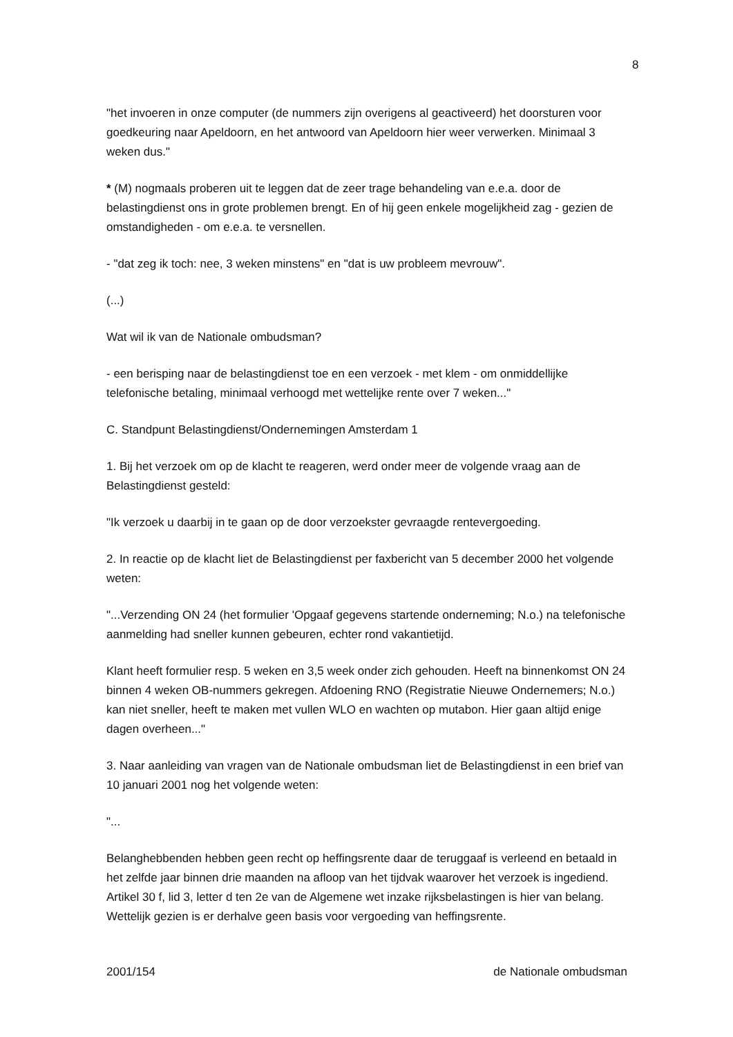8
"het invoeren in onze computer (de nummers zijn overigens al geactiveerd) het doorsturen voor goedkeuring naar Apeldoorn, en het antwoord van Apeldoorn hier weer verwerken. Minimaal 3 weken dus."
* (M) nogmaals proberen uit te leggen dat de zeer trage behandeling van e.e.a. door de belastingdienst ons in grote problemen brengt. En of hij geen enkele mogelijkheid zag - gezien de omstandigheden - om e.e.a. te versnellen.
- "dat zeg ik toch: nee, 3 weken minstens" en "dat is uw probleem mevrouw".
(...)
Wat wil ik van de Nationale ombudsman?
- een berisping naar de belastingdienst toe en een verzoek - met klem - om onmiddellijke telefonische betaling, minimaal verhoogd met wettelijke rente over 7 weken..."
C. Standpunt Belastingdienst/Ondernemingen Amsterdam 1
1. Bij het verzoek om op de klacht te reageren, werd onder meer de volgende vraag aan de Belastingdienst gesteld:
"Ik verzoek u daarbij in te gaan op de door verzoekster gevraagde rentevergoeding.
2. In reactie op de klacht liet de Belastingdienst per faxbericht van 5 december 2000 het volgende weten:
"...Verzending ON 24 (het formulier 'Opgaaf gegevens startende onderneming; N.o.) na telefonische aanmelding had sneller kunnen gebeuren, echter rond vakantietijd.
Klant heeft formulier resp. 5 weken en 3,5 week onder zich gehouden. Heeft na binnenkomst ON 24 binnen 4 weken OB-nummers gekregen. Afdoening RNO (Registratie Nieuwe Ondernemers; N.o.) kan niet sneller, heeft te maken met vullen WLO en wachten op mutabon. Hier gaan altijd enige dagen overheen..."
3. Naar aanleiding van vragen van de Nationale ombudsman liet de Belastingdienst in een brief van 10 januari 2001 nog het volgende weten:
"...
Belanghebbenden hebben geen recht op heffingsrente daar de teruggaaf is verleend en betaald in het zelfde jaar binnen drie maanden na afloop van het tijdvak waarover het verzoek is ingediend. Artikel 30 f, lid 3, letter d ten 2e van de Algemene wet inzake rijksbelastingen is hier van belang. Wettelijk gezien is er derhalve geen basis voor vergoeding van heffingsrente.
2001/154 de Nationale ombudsman